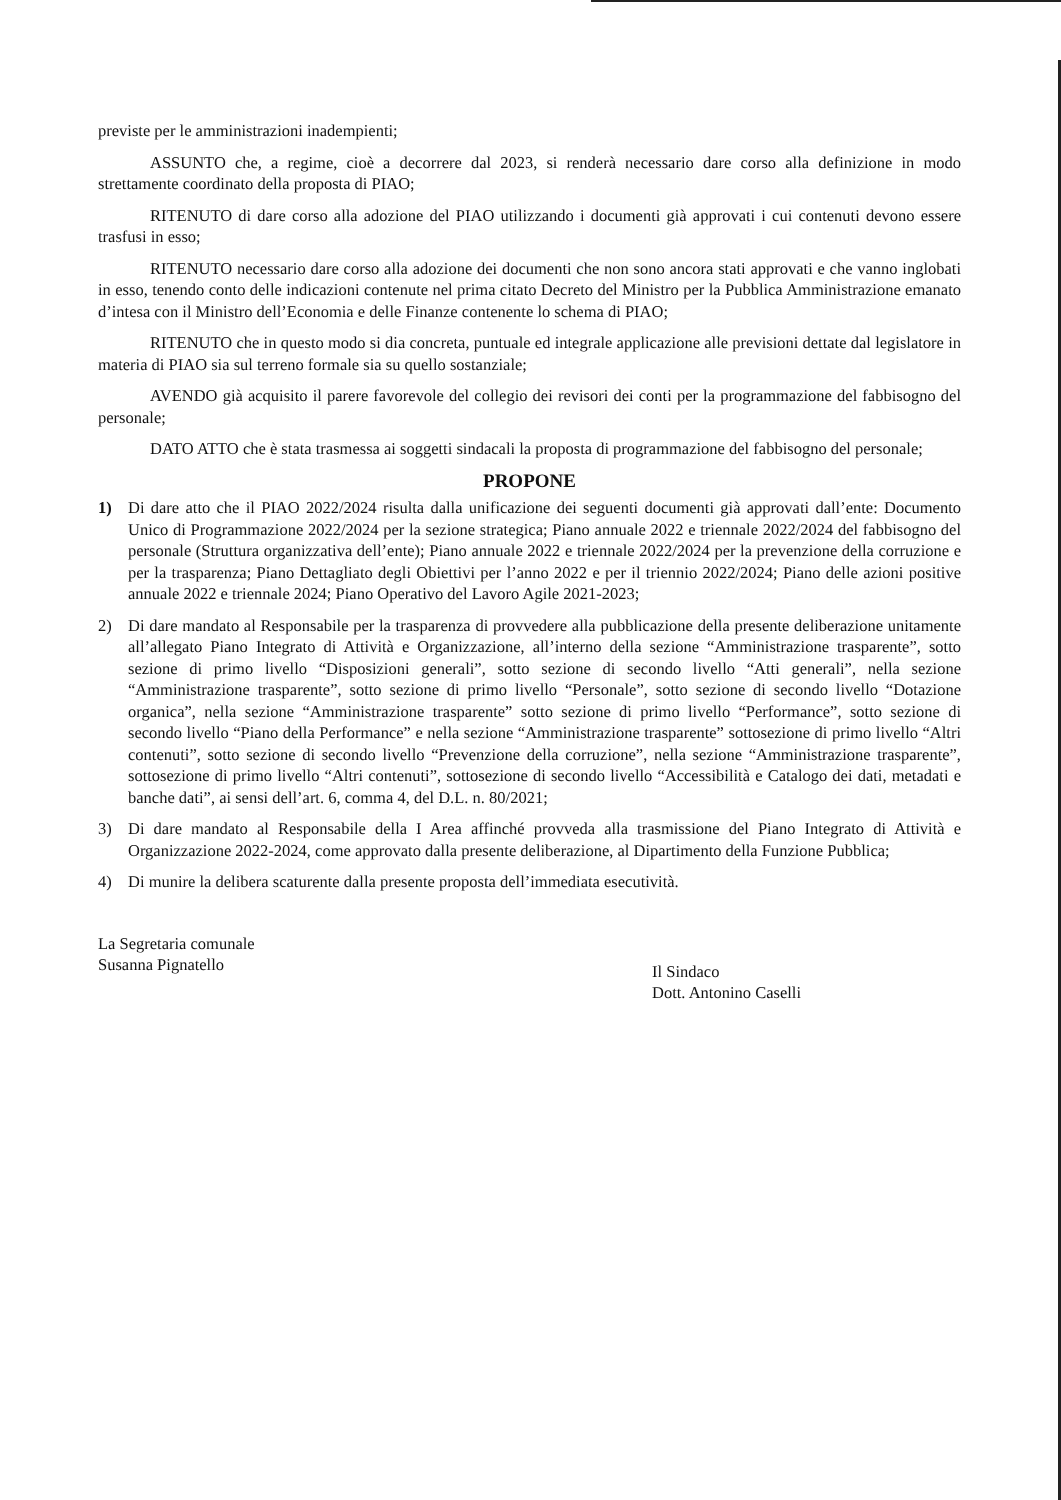previste per le amministrazioni inadempienti;
ASSUNTO che, a regime, cioè a decorrere dal 2023, si renderà necessario dare corso alla definizione in modo strettamente coordinato della proposta di PIAO;
RITENUTO di dare corso alla adozione del PIAO utilizzando i documenti già approvati i cui contenuti devono essere trasfusi in esso;
RITENUTO necessario dare corso alla adozione dei documenti che non sono ancora stati approvati e che vanno inglobati in esso, tenendo conto delle indicazioni contenute nel prima citato Decreto del Ministro per la Pubblica Amministrazione emanato d’intesa con il Ministro dell’Economia e delle Finanze contenente lo schema di PIAO;
RITENUTO che in questo modo si dia concreta, puntuale ed integrale applicazione alle previsioni dettate dal legislatore in materia di PIAO sia sul terreno formale sia su quello sostanziale;
AVENDO già acquisito il parere favorevole del collegio dei revisori dei conti per la programmazione del fabbisogno del personale;
DATO ATTO che è stata trasmessa ai soggetti sindacali la proposta di programmazione del fabbisogno del personale;
PROPONE
1) Di dare atto che il PIAO 2022/2024 risulta dalla unificazione dei seguenti documenti già approvati dall’ente: Documento Unico di Programmazione 2022/2024 per la sezione strategica; Piano annuale 2022 e triennale 2022/2024 del fabbisogno del personale (Struttura organizzativa dell’ente); Piano annuale 2022 e triennale 2022/2024 per la prevenzione della corruzione e per la trasparenza; Piano Dettagliato degli Obiettivi per l’anno 2022 e per il triennio 2022/2024; Piano delle azioni positive annuale 2022 e triennale 2024; Piano Operativo del Lavoro Agile 2021-2023;
2) Di dare mandato al Responsabile per la trasparenza di provvedere alla pubblicazione della presente deliberazione unitamente all’allegato Piano Integrato di Attività e Organizzazione, all’interno della sezione “Amministrazione trasparente”, sotto sezione di primo livello “Disposizioni generali”, sotto sezione di secondo livello “Atti generali”, nella sezione “Amministrazione trasparente”, sotto sezione di primo livello “Personale”, sotto sezione di secondo livello “Dotazione organica”, nella sezione “Amministrazione trasparente” sotto sezione di primo livello “Performance”, sotto sezione di secondo livello “Piano della Performance” e nella sezione “Amministrazione trasparente” sottosezione di primo livello “Altri contenuti”, sotto sezione di secondo livello “Prevenzione della corruzione”, nella sezione “Amministrazione trasparente”, sottosezione di primo livello “Altri contenuti”, sottosezione di secondo livello “Accessibilità e Catalogo dei dati, metadati e banche dati”, ai sensi dell’art. 6, comma 4, del D.L. n. 80/2021;
3) Di dare mandato al Responsabile della I Area affinché provveda alla trasmissione del Piano Integrato di Attività e Organizzazione 2022-2024, come approvato dalla presente deliberazione, al Dipartimento della Funzione Pubblica;
4) Di munire la delibera scaturente dalla presente proposta dell’immediata esecutività.
La Segretaria comunale
Susanna Pignatello
Il Sindaco
Dott. Antonino Caselli